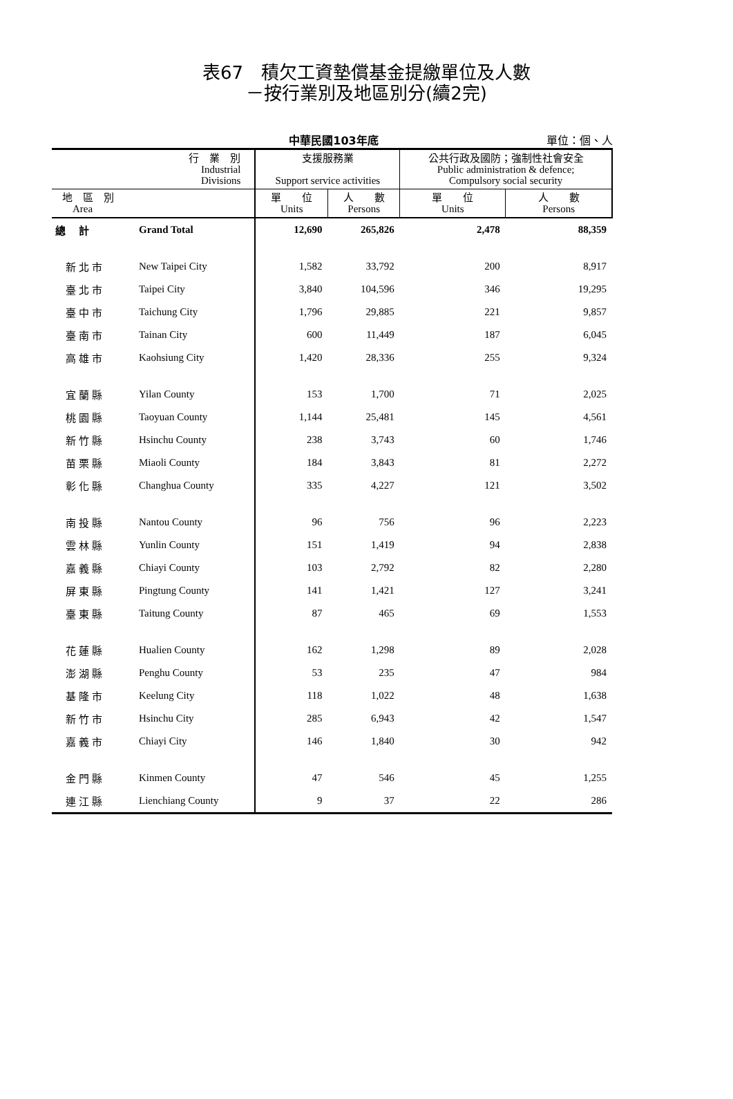表67　積欠工資墊償基金提繳單位及人數
－按行業別及地區別分(續2完)
中華民國103年底 單位：個、人
| 行 業 別 Industrial Divisions | | 支援服務業 Support service activities | | 公共行政及國防；強制性社會安全 Public administration & defence; Compulsory social security | |
| --- | --- | --- | --- | --- | --- |
| 地 區 別 Area | | 單 位 Units | 人 數 Persons | 單 位 Units | 人 數 Persons |
| 總 計 | Grand Total | 12,690 | 265,826 | 2,478 | 88,359 |
| 新北市 | New Taipei City | 1,582 | 33,792 | 200 | 8,917 |
| 臺北市 | Taipei City | 3,840 | 104,596 | 346 | 19,295 |
| 臺中市 | Taichung City | 1,796 | 29,885 | 221 | 9,857 |
| 臺南市 | Tainan City | 600 | 11,449 | 187 | 6,045 |
| 高雄市 | Kaohsiung City | 1,420 | 28,336 | 255 | 9,324 |
| 宜蘭縣 | Yilan County | 153 | 1,700 | 71 | 2,025 |
| 桃園縣 | Taoyuan County | 1,144 | 25,481 | 145 | 4,561 |
| 新竹縣 | Hsinchu County | 238 | 3,743 | 60 | 1,746 |
| 苗栗縣 | Miaoli County | 184 | 3,843 | 81 | 2,272 |
| 彰化縣 | Changhua County | 335 | 4,227 | 121 | 3,502 |
| 南投縣 | Nantou County | 96 | 756 | 96 | 2,223 |
| 雲林縣 | Yunlin County | 151 | 1,419 | 94 | 2,838 |
| 嘉義縣 | Chiayi County | 103 | 2,792 | 82 | 2,280 |
| 屏東縣 | Pingtung County | 141 | 1,421 | 127 | 3,241 |
| 臺東縣 | Taitung County | 87 | 465 | 69 | 1,553 |
| 花蓮縣 | Hualien County | 162 | 1,298 | 89 | 2,028 |
| 澎湖縣 | Penghu County | 53 | 235 | 47 | 984 |
| 基隆市 | Keelung City | 118 | 1,022 | 48 | 1,638 |
| 新竹市 | Hsinchu City | 285 | 6,943 | 42 | 1,547 |
| 嘉義市 | Chiayi City | 146 | 1,840 | 30 | 942 |
| 金門縣 | Kinmen County | 47 | 546 | 45 | 1,255 |
| 連江縣 | Lienchiang County | 9 | 37 | 22 | 286 |